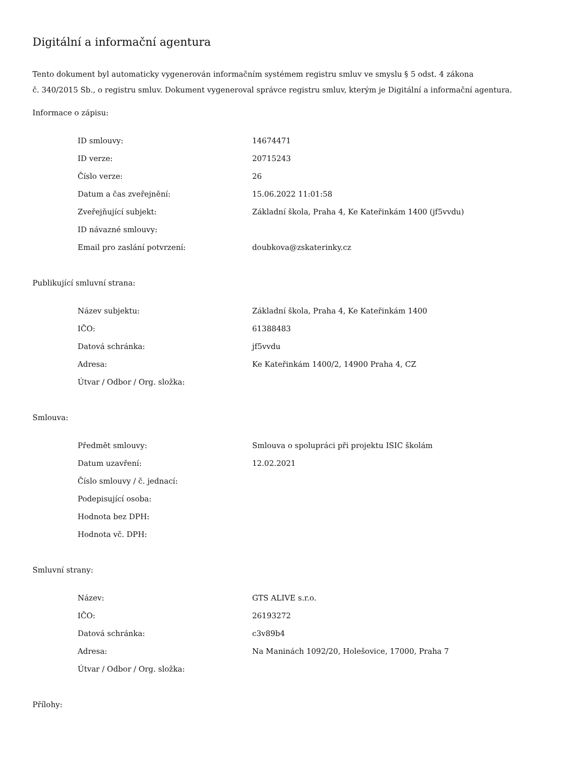Digitální a informační agentura
Tento dokument byl automaticky vygenerován informačním systémem registru smluv ve smyslu § 5 odst. 4 zákona
č. 340/2015 Sb., o registru smluv. Dokument vygeneroval správce registru smluv, kterým je Digitální a informační agentura.
Informace o zápisu:
| ID smlouvy: | 14674471 |
| ID verze: | 20715243 |
| Číslo verze: | 26 |
| Datum a čas zveřejnění: | 15.06.2022 11:01:58 |
| Zveřejňující subjekt: | Základní škola, Praha 4, Ke Kateřinkám 1400 (jf5vvdu) |
| ID návazné smlouvy: | |
| Email pro zaslání potvrzení: | doubkova@zskaterinky.cz |
Publikující smluvní strana:
| Název subjektu: | Základní škola, Praha 4, Ke Kateřinkám 1400 |
| IČO: | 61388483 |
| Datová schránka: | jf5vvdu |
| Adresa: | Ke Kateřinkám 1400/2, 14900 Praha 4, CZ |
| Útvar / Odbor / Org. složka: | |
Smlouva:
| Předmět smlouvy: | Smlouva o spolupráci při projektu ISIC školám |
| Datum uzavření: | 12.02.2021 |
| Číslo smlouvy / č. jednací: | |
| Podepisující osoba: | |
| Hodnota bez DPH: | |
| Hodnota vč. DPH: | |
Smluvní strany:
| Název: | GTS ALIVE s.r.o. |
| IČO: | 26193272 |
| Datová schránka: | c3v89b4 |
| Adresa: | Na Maninách 1092/20, Holešovice, 17000, Praha 7 |
| Útvar / Odbor / Org. složka: | |
Přílohy: